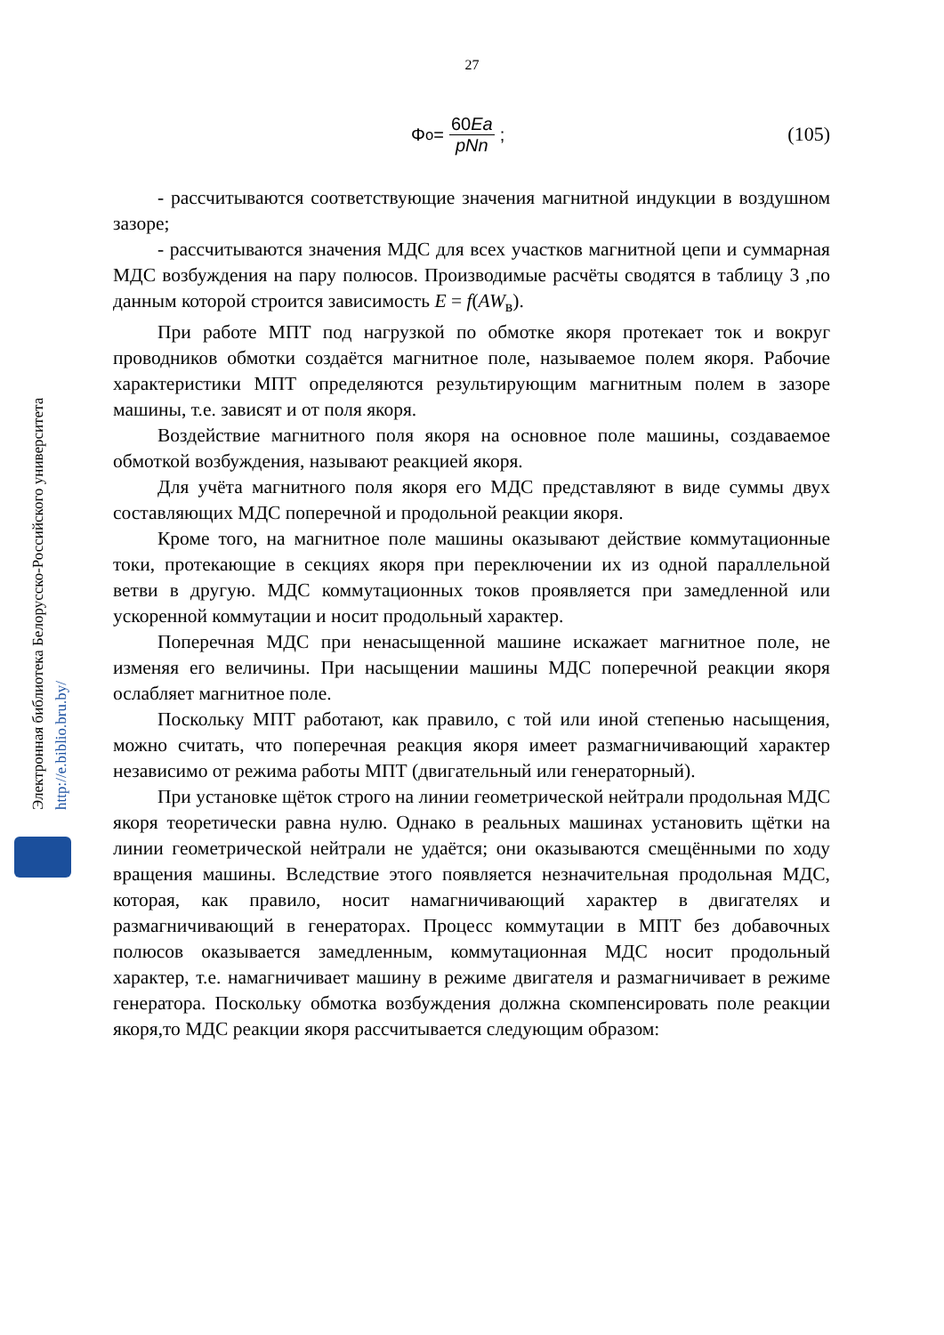27
Φ<sub>о</sub> = 60Ea pNn ; (105)
- рассчитываются соответствующие значения магнитной индукции в воздушном зазоре;
- рассчитываются значения МДС для всех участков магнитной цепи и суммарная МДС возбуждения на пару полюсов. Производимые расчёты сводятся в таблицу 3 ,по данным которой строится зависимость E = f(AW<sub>в</sub>).
При работе МПТ под нагрузкой по обмотке якоря протекает ток и вокруг проводников обмотки создаётся магнитное поле, называемое полем якоря. Рабочие характеристики МПТ определяются результирующим магнитным полем в зазоре машины, т.е. зависят и от поля якоря.
Воздействие магнитного поля якоря на основное поле машины, создаваемое обмоткой возбуждения, называют реакцией якоря.
Для учёта магнитного поля якоря его МДС представляют в виде суммы двух составляющих МДС поперечной и продольной реакции якоря.
Кроме того, на магнитное поле машины оказывают действие коммутационные токи, протекающие в секциях якоря при переключении их из одной параллельной ветви в другую. МДС коммутационных токов проявляется при замедленной или ускоренной коммутации и носит продольный характер.
Поперечная МДС при ненасыщенной машине искажает магнитное поле, не изменяя его величины. При насыщении машины МДС поперечной реакции якоря ослабляет магнитное поле.
Поскольку МПТ работают, как правило, с той или иной степенью насыщения, можно считать, что поперечная реакция якоря имеет размагничивающий характер независимо от режима работы МПТ (двигательный или генераторный).
При установке щёток строго на линии геометрической нейтрали продольная МДС якоря теоретически равна нулю. Однако в реальных машинах установить щётки на линии геометрической нейтрали не удаётся; они оказываются смещёнными по ходу вращения машины. Вследствие этого появляется незначительная продольная МДС, которая, как правило, носит намагничивающий характер в двигателях и размагничивающий в генераторах. Процесс коммутации в МПТ без добавочных полюсов оказывается замедленным, коммутационная МДС носит продольный характер, т.е. намагничивает машину в режиме двигателя и размагничивает в режиме генератора. Поскольку обмотка возбуждения должна скомпенсировать поле реакции якоря,то МДС реакции якоря рассчитывается следующим образом:
Электронная библиотека Белорусско-Российского университета http://e.biblio.bru.by/